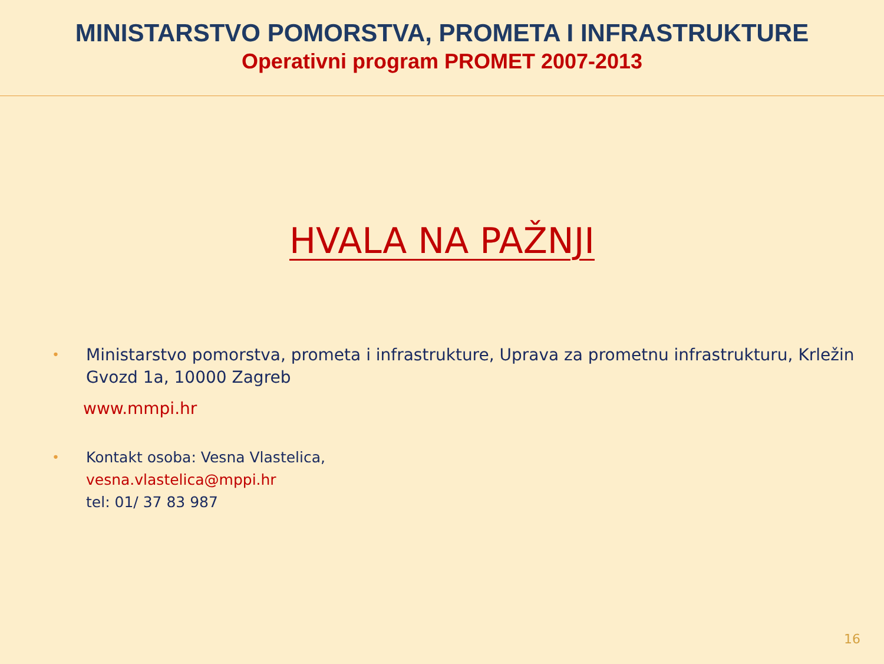MINISTARSTVO POMORSTVA, PROMETA I INFRASTRUKTURE
Operativni program PROMET 2007-2013
HVALA NA PAŽNJI
• Ministarstvo pomorstva, prometa i infrastrukture, Uprava za prometnu infrastrukturu, Krležin Gvozd 1a, 10000 Zagreb
www.mmpi.hr
• Kontakt osoba: Vesna Vlastelica,
vesna.vlastelica@mppi.hr
tel: 01/ 37 83 987
16